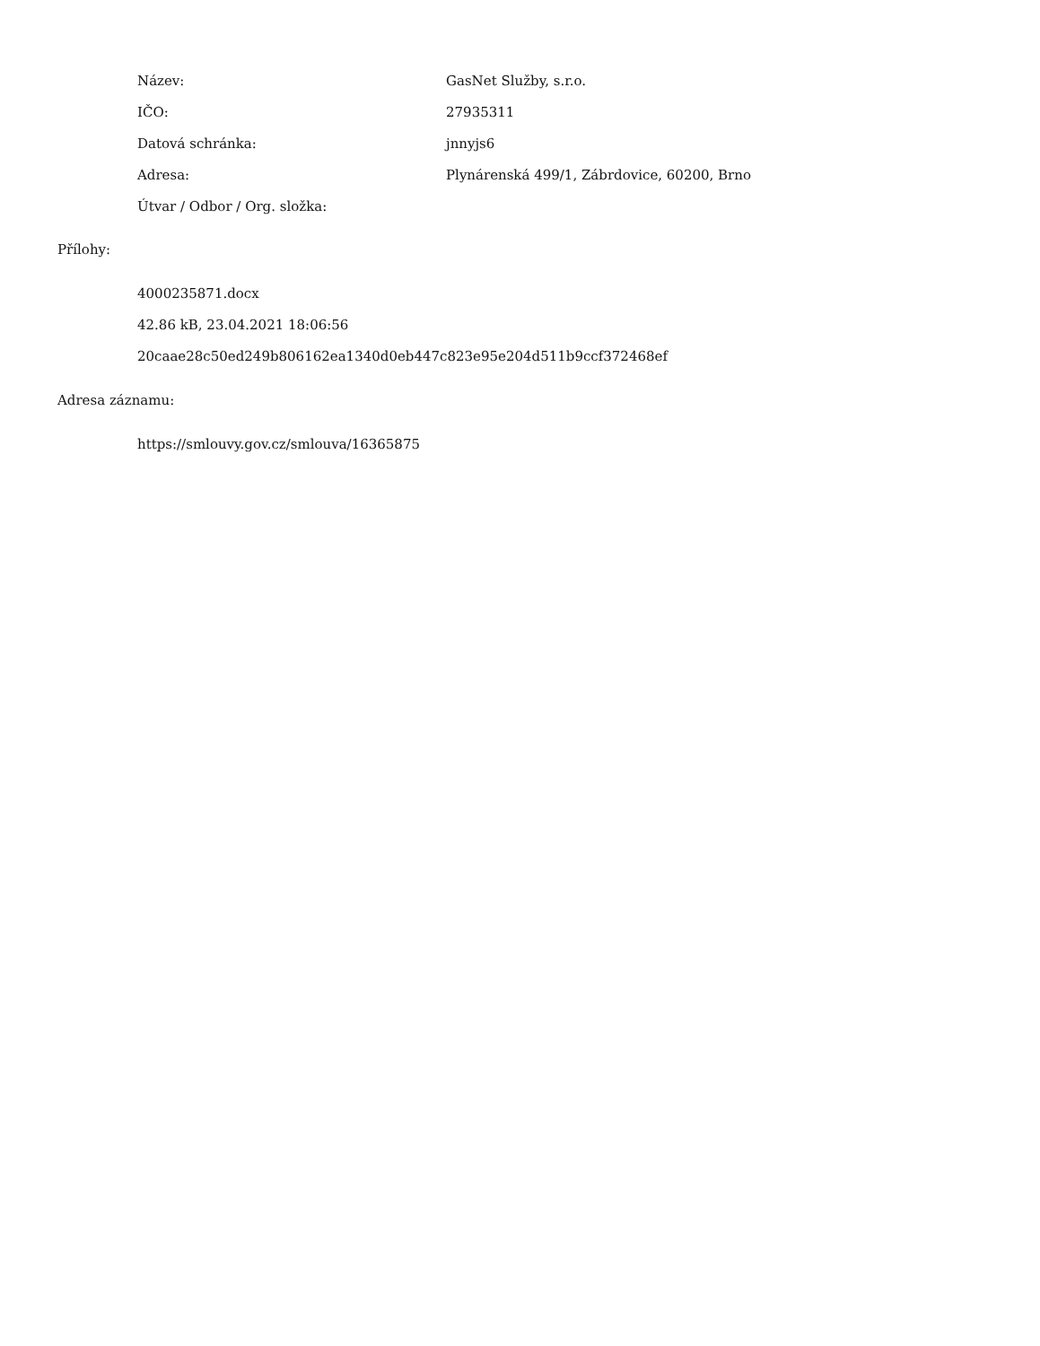Název: GasNet Služby, s.r.o.
IČO: 27935311
Datová schránka: jnnyjs6
Adresa:
Plynárenská 499/1, Zábrdovice, 60200, Brno
Útvar / Odbor / Org. složka:
Přílohy:
4000235871.docx
42.86 kB, 23.04.2021 18:06:56
20caae28c50ed249b806162ea1340d0eb447c823e95e204d511b9ccf372468ef
Adresa záznamu:
https://smlouvy.gov.cz/smlouva/16365875